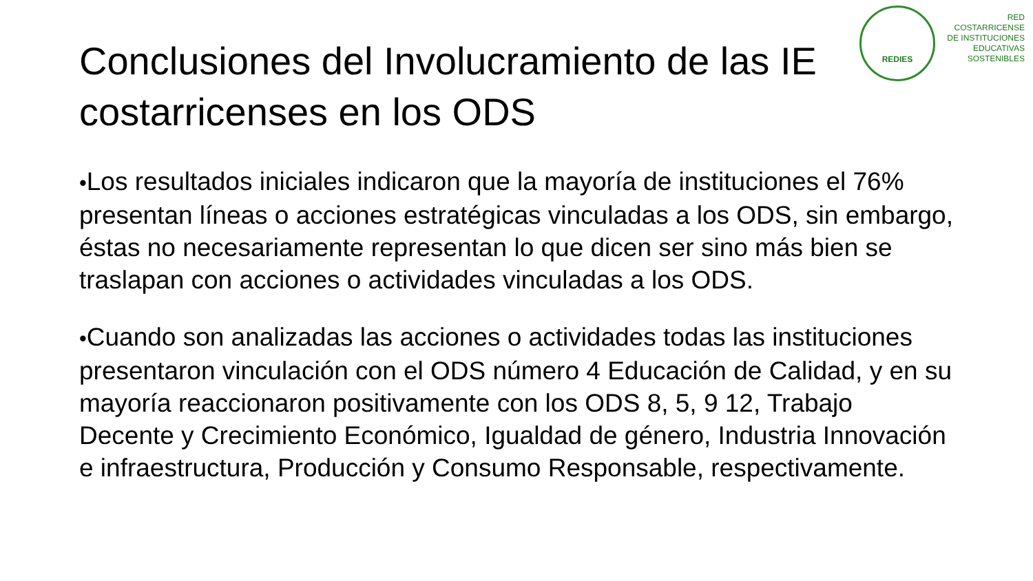REDIES
RED
COSTARRICENSE
DE INSTITUCIONES
EDUCATIVAS
SOSTENIBLES
Conclusiones del Involucramiento de las IE
costarricenses en los ODS
•Los resultados iniciales indicaron que la mayoría de instituciones el 76% presentan líneas o acciones estratégicas vinculadas a los ODS, sin embargo, éstas no necesariamente representan lo que dicen ser sino más bien se traslapan con acciones o actividades vinculadas a los ODS.
•Cuando son analizadas las acciones o actividades todas las instituciones presentaron vinculación con el ODS número 4 Educación de Calidad, y en su mayoría reaccionaron positivamente con los ODS 8, 5, 9 12, Trabajo Decente y Crecimiento Económico, Igualdad de género, Industria Innovación e infraestructura, Producción y Consumo Responsable, respectivamente.